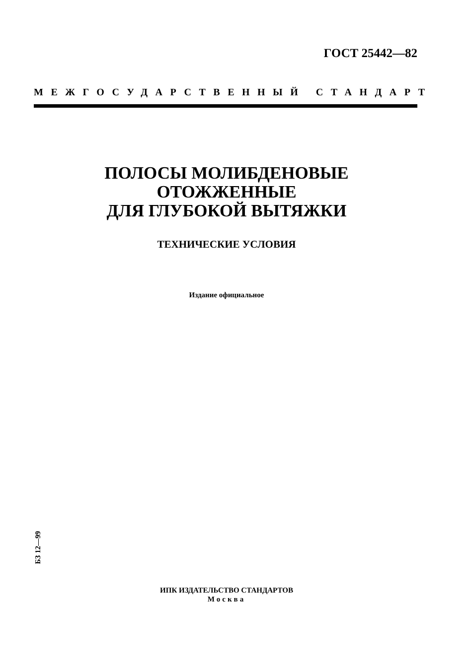ГОСТ 25442—82
МЕЖГОСУДАРСТВЕННЫЙ СТАНДАРТ
ПОЛОСЫ МОЛИБДЕНОВЫЕ
ОТОЖЖЕННЫЕ
ДЛЯ ГЛУБОКОЙ ВЫТЯЖКИ
ТЕХНИЧЕСКИЕ УСЛОВИЯ
Издание официальное
БЗ 12—99
ИПК ИЗДАТЕЛЬСТВО СТАНДАРТОВ
Москва